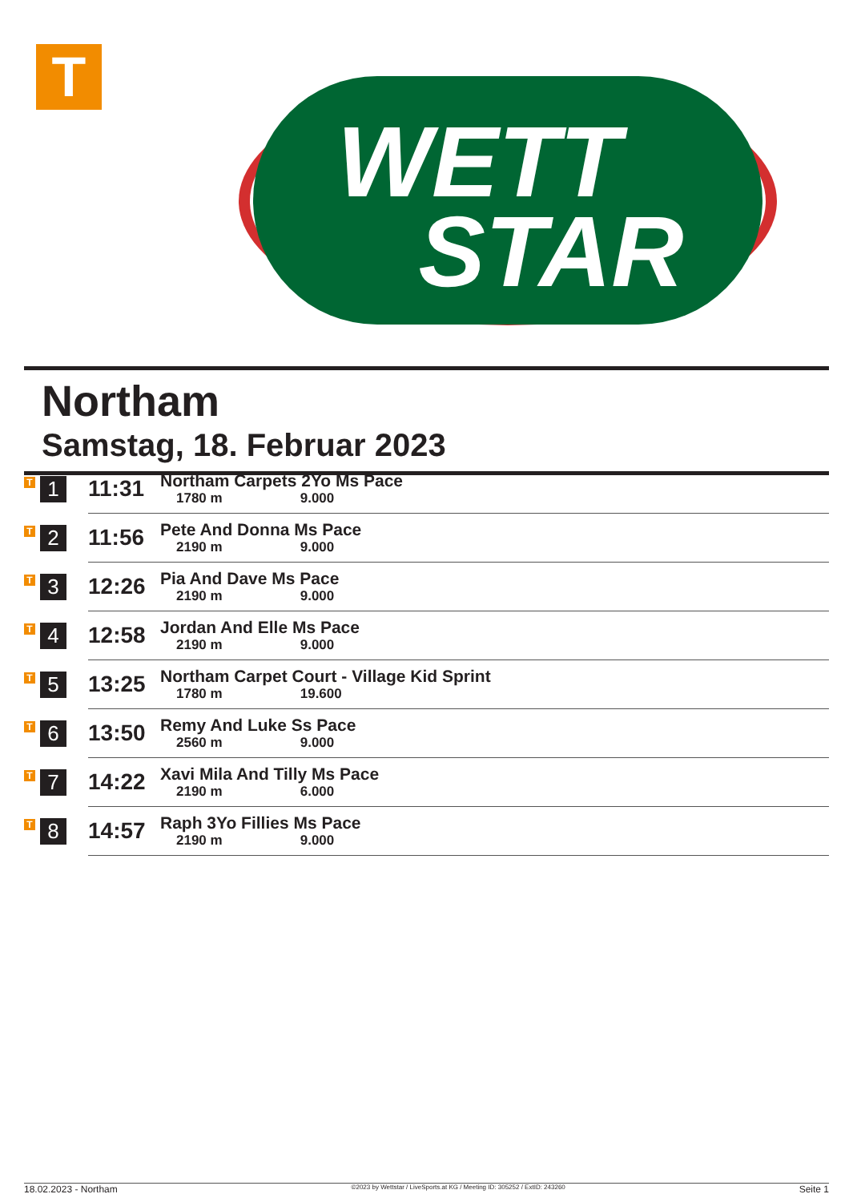T
WETT
STAR
Northam
Samstag, 18. Februar 2023
| T | 1 | 11:31 | Northam Carpets 2Yo Ms Pace 1780 m 9.000 |
| T | 2 | 11:56 | Pete And Donna Ms Pace 2190 m 9.000 |
| T | 3 | 12:26 | Pia And Dave Ms Pace 2190 m 9.000 |
| T | 4 | 12:58 | Jordan And Elle Ms Pace 2190 m 9.000 |
| T | 5 | 13:25 | Northam Carpet Court - Village Kid Sprint 1780 m 19.600 |
| T | 6 | 13:50 | Remy And Luke Ss Pace 2560 m 9.000 |
| T | 7 | 14:22 | Xavi Mila And Tilly Ms Pace 2190 m 6.000 |
| T | 8 | 14:57 | Raph 3Yo Fillies Ms Pace 2190 m 9.000 |
18.02.2023 - Northam ©2023 by Wettstar / LiveSports.at KG / Meeting ID: 305252 / ExtID: 243260 Seite 1